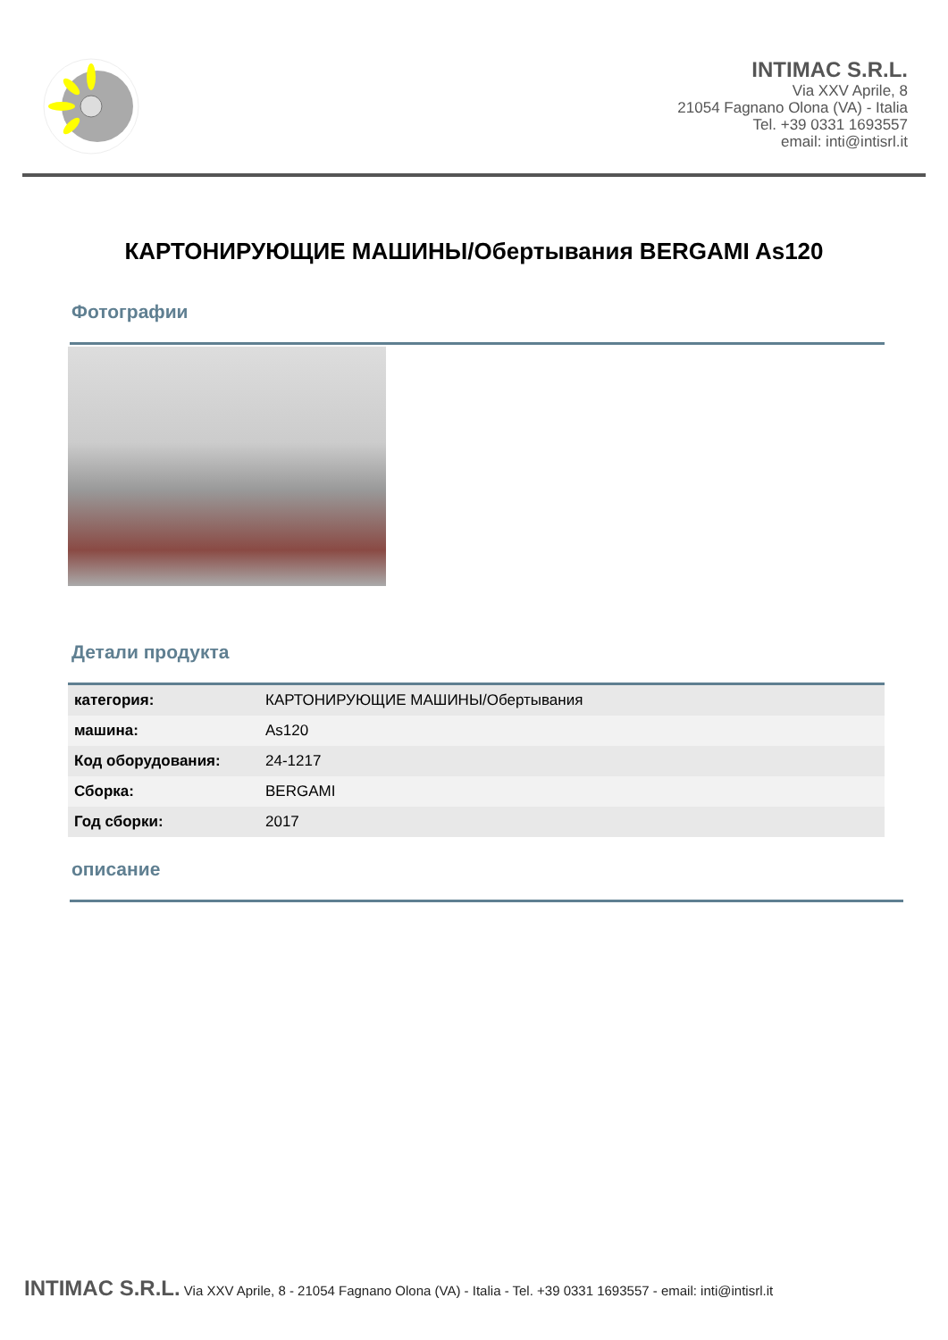INTIMAC S.R.L.
Via XXV Aprile, 8
21054 Fagnano Olona (VA) - Italia
Tel. +39 0331 1693557
email: inti@intisrl.it
КАРТОНИРУЮЩИЕ МАШИНЫ/Обертывания BERGAMI As120
Фотографии
Детали продукта
| категория: | КАРТОНИРУЮЩИЕ МАШИНЫ/Обертывания |
| машина: | As120 |
| Код оборудования: | 24-1217 |
| Сборка: | BERGAMI |
| Год сборки: | 2017 |
описание
INTIMAC S.R.L. Via XXV Aprile, 8 - 21054 Fagnano Olona (VA) - Italia - Tel. +39 0331 1693557 - email: inti@intisrl.it